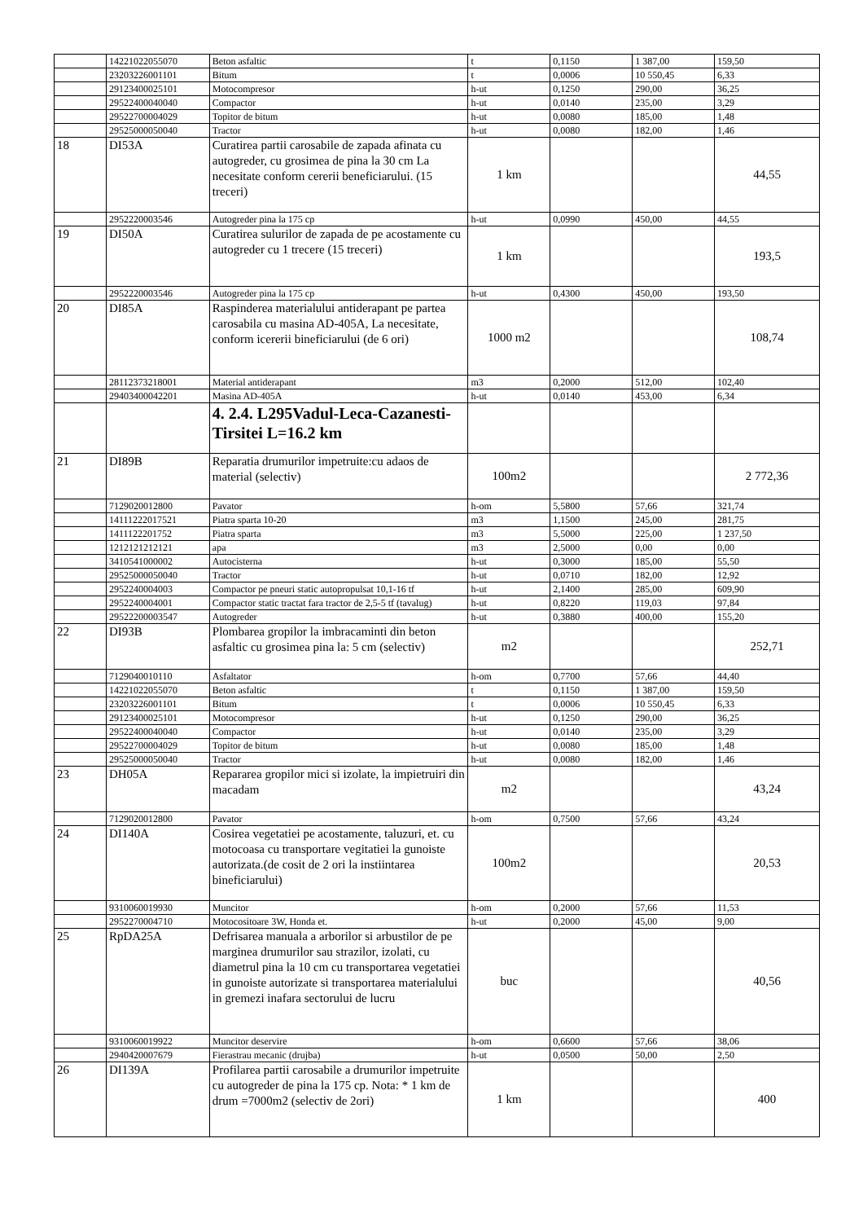| | 14221022055070 | Beton asfaltic | t | 0,1150 | 1 387,00 | 159,50 |
| | 23203226001101 | Bitum | t | 0,0006 | 10 550,45 | 6,33 |
| | 29123400025101 | Motocompresor | h-ut | 0,1250 | 290,00 | 36,25 |
| | 29522400040040 | Compactor | h-ut | 0,0140 | 235,00 | 3,29 |
| | 29522700004029 | Topitor de bitum | h-ut | 0,0080 | 185,00 | 1,48 |
| | 29525000050040 | Tractor | h-ut | 0,0080 | 182,00 | 1,46 |
| 18 | DI53A | Curatirea partii carosabile de zapada afinata cu autogreder, cu grosimea de pina la 30 cm La necesitate conform cererii beneficiarului. (15 treceri) | 1 km | | | 44,55 |
| | 2952220003546 | Autogreder pina la 175 cp | h-ut | 0,0990 | 450,00 | 44,55 |
| 19 | DI50A | Curatirea sulurilor de zapada de pe acostamente cu autogreder cu 1 trecere (15 treceri) | 1 km | | | 193,5 |
| | 2952220003546 | Autogreder pina la 175 cp | h-ut | 0,4300 | 450,00 | 193,50 |
| 20 | DI85A | Raspinderea materialului antiderapant pe partea carosabila cu masina AD-405A, La necesitate, conform icererii bineficiarului (de 6 ori) | 1000 m2 | | | 108,74 |
| | 28112373218001 | Material antiderapant | m3 | 0,2000 | 512,00 | 102,40 |
| | 29403400042201 | Masina AD-405A | h-ut | 0,0140 | 453,00 | 6,34 |
| | | 4. 2.4. L295Vadul-Leca-Cazanesti-Tirsitei L=16.2 km | | | | |
| 21 | DI89B | Reparatia drumurilor impetruite:cu adaos de material (selectiv) | 100m2 | | | 2 772,36 |
| | 7129020012800 | Pavator | h-om | 5,5800 | 57,66 | 321,74 |
| | 14111222017521 | Piatra sparta 10-20 | m3 | 1,1500 | 245,00 | 281,75 |
| | 1411122201752 | Piatra sparta | m3 | 5,5000 | 225,00 | 1 237,50 |
| | 1212121212121 | apa | m3 | 2,5000 | 0,00 | 0,00 |
| | 3410541000002 | Autocisterna | h-ut | 0,3000 | 185,00 | 55,50 |
| | 29525000050040 | Tractor | h-ut | 0,0710 | 182,00 | 12,92 |
| | 2952240004003 | Compactor pe pneuri static autopropulsat 10,1-16 tf | h-ut | 2,1400 | 285,00 | 609,90 |
| | 2952240004001 | Compactor static tractat fara tractor de 2,5-5 tf (tavalug) | h-ut | 0,8220 | 119,03 | 97,84 |
| | 29522200003547 | Autogreder | h-ut | 0,3880 | 400,00 | 155,20 |
| 22 | DI93B | Plombarea gropilor la imbracaminti din beton asfaltic cu grosimea pina la: 5 cm (selectiv) | m2 | | | 252,71 |
| | 7129040010110 | Asfaltator | h-om | 0,7700 | 57,66 | 44,40 |
| | 14221022055070 | Beton asfaltic | t | 0,1150 | 1 387,00 | 159,50 |
| | 23203226001101 | Bitum | t | 0,0006 | 10 550,45 | 6,33 |
| | 29123400025101 | Motocompresor | h-ut | 0,1250 | 290,00 | 36,25 |
| | 29522400040040 | Compactor | h-ut | 0,0140 | 235,00 | 3,29 |
| | 29522700004029 | Topitor de bitum | h-ut | 0,0080 | 185,00 | 1,48 |
| | 29525000050040 | Tractor | h-ut | 0,0080 | 182,00 | 1,46 |
| 23 | DH05A | Repararea gropilor mici si izolate, la impietruiri din macadam | m2 | | | 43,24 |
| | 7129020012800 | Pavator | h-om | 0,7500 | 57,66 | 43,24 |
| 24 | DI140A | Cosirea vegetatiei pe acostamente, taluzuri, et. cu motocoasa cu transportare vegitatiei la gunoiste autorizata.(de cosit de 2 ori la instiintarea bineficiarului) | 100m2 | | | 20,53 |
| | 9310060019930 | Muncitor | h-om | 0,2000 | 57,66 | 11,53 |
| | 2952270004710 | Motocositoare 3W, Honda et. | h-ut | 0,2000 | 45,00 | 9,00 |
| 25 | RpDA25A | Defrisarea manuala a arborilor si arbustilor de pe marginea drumurilor sau strazilor, izolati, cu diametrul pina la 10 cm cu transportarea vegetatiei in gunoiste autorizate si transportarea materialului in gremezi inafara sectorului de lucru | buc | | | 40,56 |
| | 9310060019922 | Muncitor deservire | h-om | 0,6600 | 57,66 | 38,06 |
| | 2940420007679 | Fierastrau mecanic (drujba) | h-ut | 0,0500 | 50,00 | 2,50 |
| 26 | DI139A | Profilarea partii carosabile a drumurilor impetruite cu autogreder de pina la 175 cp. Nota: * 1 km de drum =7000m2 (selectiv de 2ori) | 1 km | | | 400 |